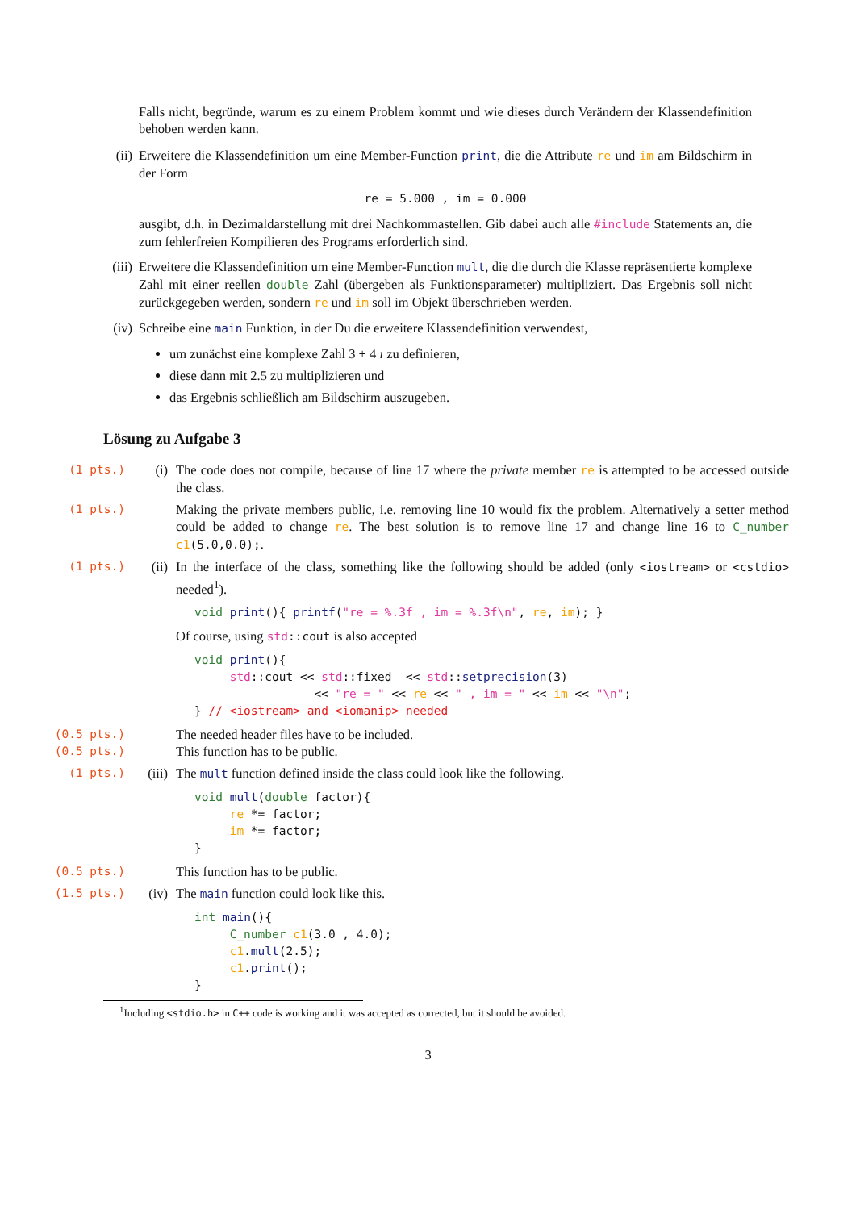Falls nicht, begründe, warum es zu einem Problem kommt und wie dieses durch Verändern der Klassendefinition behoben werden kann.
(ii) Erweitere die Klassendefinition um eine Member-Function print, die die Attribute re und im am Bildschirm in der Form
re = 5.000 , im = 0.000
ausgibt, d.h. in Dezimaldarstellung mit drei Nachkommastellen. Gib dabei auch alle #include Statements an, die zum fehlerfreien Kompilieren des Programs erforderlich sind.
(iii) Erweitere die Klassendefinition um eine Member-Function mult, die die durch die Klasse repräsentierte komplexe Zahl mit einer reellen double Zahl (übergeben als Funktionsparameter) multipliziert. Das Ergebnis soll nicht zurückgegeben werden, sondern re und im soll im Objekt überschrieben werden.
(iv) Schreibe eine main Funktion, in der Du die erweitere Klassendefinition verwendest,
um zunächst eine komplexe Zahl 3 + 4 ı zu definieren,
diese dann mit 2.5 zu multiplizieren und
das Ergebnis schließlich am Bildschirm auszugeben.
Lösung zu Aufgabe 3
(1 pts.)
(i) The code does not compile, because of line 17 where the private member re is attempted to be accessed outside the class.
(1 pts.)
Making the private members public, i.e. removing line 10 would fix the problem. Alternatively a setter method could be added to change re. The best solution is to remove line 17 and change line 16 to C_number c1(5.0,0.0);.
(1 pts.)
(ii) In the interface of the class, something like the following should be added (only <iostream> or <cstdio> needed<sup>1</sup>).
void print(){ printf("re = %.3f , im = %.3f\n", re, im); }
Of course, using std::cout is also accepted
void print(){ std::cout << std::fixed << std::setprecision(3) << "re = " << re << " , im = " << im << "\n"; } // <iostream> and <iomanip> needed
(0.5 pts.)
The needed header files have to be included.
(0.5 pts.)
This function has to be public.
(1 pts.)
(iii) The mult function defined inside the class could look like the following.
void mult(double factor){ re *= factor; im *= factor; }
(0.5 pts.)
This function has to be public.
(1.5 pts.)
(iv) The main function could look like this.
int main(){ C_number c1(3.0 , 4.0); c1.mult(2.5); c1.print(); }
<sup>1</sup> Including <stdio.h> in C++ code is working and it was accepted as corrected, but it should be avoided.
3